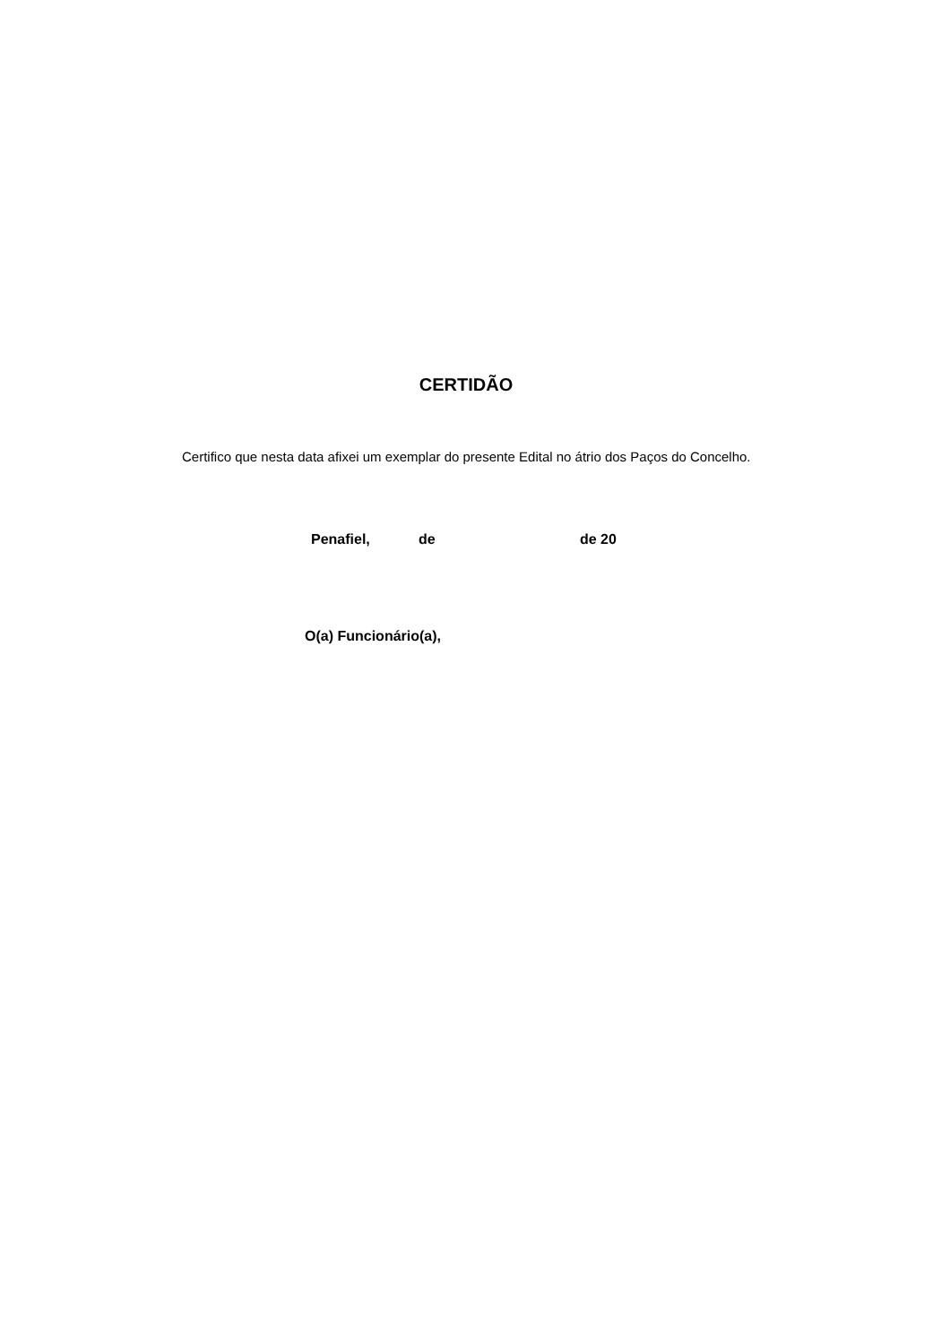CERTIDÃO
Certifico que nesta data afixei um exemplar do presente Edital no átrio dos Paços do Concelho.
Penafiel, de de 20
O(a) Funcionário(a),